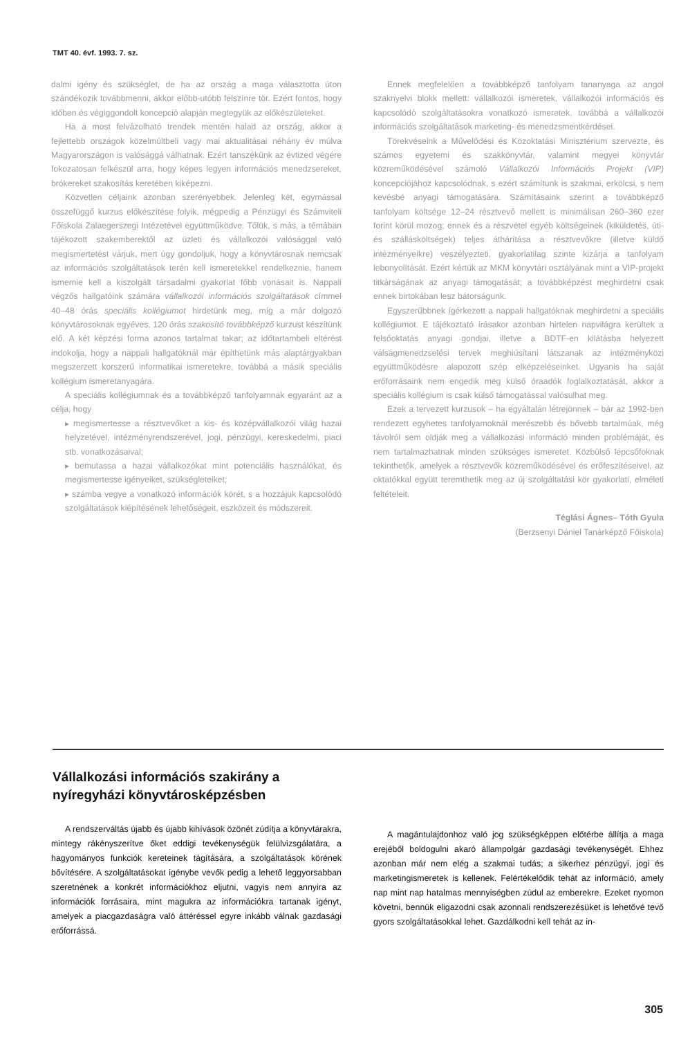TMT 40. évf. 1993. 7. sz.
dalmi igény és szükséglet, de ha az ország a maga választotta úton szándékozik továbbmenni, akkor előbb-utóbb felszínre tör. Ezért fontos, hogy időben és végiggondolt koncepció alapján megtegyük az előkészületeket.
Ha a most felvázolható trendek mentén halad az ország, akkor a fejlettebb országok közelmúltbeli vagy mai aktualitásai néhány év múlva Magyarországon is valósággá válhatnak. Ezért tanszékünk az évtized végére fokozatosan felkészül arra, hogy képes legyen információs menedzsereket, brókereket szakosítás keretében kiképezni.
Közvetlen céljaink azonban szerényebbek. Jelenleg két, egymással összefüggő kurzus előkészítése folyik, mégpedig a Pénzügyi és Számviteli Főiskola Zalaegerszegi Intézetével együttműködve. Tőlük, s más, a témában tájékozott szakemberektől az üzleti és vállalkozói valósággal való megismertetést várjuk, mert úgy gondoljuk, hogy a könyvtárosnak nemcsak az információs szolgáltatások terén kell ismeretekkel rendelkeznie, hanem ismernie kell a kiszolgált társadalmi gyakorlat főbb vonásait is. Nappali végzős hallgatóink számára vállalkozói információs szolgáltatások címmel 40–48 órás speciális kollégiumot hirdetünk meg, míg a már dolgozó könyvtárosoknak egyéves, 120 órás szakosító továbbképző kurzust készítünk elő. A két képzési forma azonos tartalmat takar; az időtartambeli eltérést indokolja, hogy a nappali hallgatóknál már építhetünk más alaptárgyakban megszerzett korszerű informatikai ismeretekre, továbbá a másik speciális kollégium ismeretanyagára.
A speciális kollégiumnak és a továbbképző tanfolyamnak egyaránt az a célja, hogy
▸ megismertesse a résztvevőket a kis- és középvállalkozói világ hazai helyzetével, intézményrendszerével, jogi, pénzügyi, kereskedelmi, piaci stb. vonatkozásaival;
▸ bemutassa a hazai vállalkozókat mint potenciális használókat, és megismertesse igényeiket, szükségleteiket;
▸ számba vegye a vonatkozó információk körét, s a hozzájuk kapcsolódó szolgáltatások kiépítésének lehetőségeit, eszközeit és módszereit.
Ennek megfelelően a továbbképző tanfolyam tananyaga az angol szaknyelvi blokk mellett: vállalkozói ismeretek, vállalkozói információs és kapcsolódó szolgáltatásokra vonatkozó ismeretek, továbbá a vállalkozói információs szolgáltatások marketing- és menedzsmentkérdései.
Törekvéseink a Művelődési és Közoktatási Minisztérium szervezte, és számos egyetemi és szakkönyvtár, valamint megyei könyvtár közreműködésével számoló Vállalkozói Információs Projekt (VIP) koncepciójához kapcsolódnak, s ezért számítunk is szakmai, erkölcsi, s nem kevésbé anyagi támogatására. Számításaink szerint a továbbképző tanfolyam költsége 12–24 résztvevő mellett is minimálisan 260–360 ezer forint körül mozog; ennek és a részvétel egyéb költségeinek (kiküldetés, úti- és szállásköltségek) teljes áthárítása a résztvevőkre (illetve küldő intézményeikre) veszélyezteti, gyakorlatilag szinte kizárja a tanfolyam lebonyolítását. Ezért kértük az MKM könyvtári osztályának mint a VIP-projekt titkárságának az anyagi támogatását; a továbbképzést meghirdetni csak ennek birtokában lesz bátorságunk.
Egyszerűbbnek ígérkezett a nappali hallgatóknak meghirdetni a speciális kollégiumot. E tájékoztató írásakor azonban hirtelen napvilágra kerültek a felsőoktatás anyagi gondjai, illetve a BDTF-en kilátásba helyezett válságmenedzselési tervek meghiúsítani látszanak az intézményközi együttműködésre alapozott szép elképzeléseinket. Ugyanis ha saját erőforrásaink nem engedik meg külső óraadók foglalkoztatását, akkor a speciális kollégium is csak külső támogatással valósulhat meg.
Ezek a tervezett kurzusok – ha egyáltalán létrejönnek – bár az 1992-ben rendezett egyhetes tanfolyamoknál merészebb és bővebb tartalmúak, még távolról sem oldják meg a vállalkozási információ minden problémáját, és nem tartalmazhatnak minden szükséges ismeretet. Közbülső lépcsőfoknak tekinthetők, amelyek a résztvevők közreműködésével és erőfeszítéseivel, az oktatókkal együtt teremthetik meg az új szolgáltatási kör gyakorlati, elméleti feltételeit.
Téglási Ágnes– Tóth Gyula
(Berzsenyi Dániel Tanárképző Főiskola)
Vállalkozási információs szakirány a
nyíregyházi könyvtárosképzésben
A rendszerváltás újabb és újabb kihívások özönét zúdítja a könyvtárakra, mintegy rákényszerítve őket eddigi tevékenységük felülvizsgálatára, a hagyományos funkciók kereteinek tágítására, a szolgáltatások körének bővítésére. A szolgáltatásokat igénybe vevők pedig a lehető leggyorsabban szeretnének a konkrét információkhoz eljutni, vagyis nem annyira az információk forrásaira, mint magukra az információkra tartanak igényt, amelyek a piacgazdaságra való áttéréssel egyre inkább válnak gazdasági erőforrássá.
A magántulajdonhoz való jog szükségképpen előtérbe állítja a maga erejéből boldogulni akaró állampolgár gazdasági tevékenységét. Ehhez azonban már nem elég a szakmai tudás; a sikerhez pénzügyi, jogi és marketingismeretek is kellenek. Felértékelődik tehát az információ, amely nap mint nap hatalmas mennyiségben zúdul az emberekre. Ezeket nyomon követni, bennük eligazodni csak azonnali rendszerezésüket is lehetővé tevő gyors szolgáltatásokkal lehet. Gazdálkodni kell tehát az in-
305